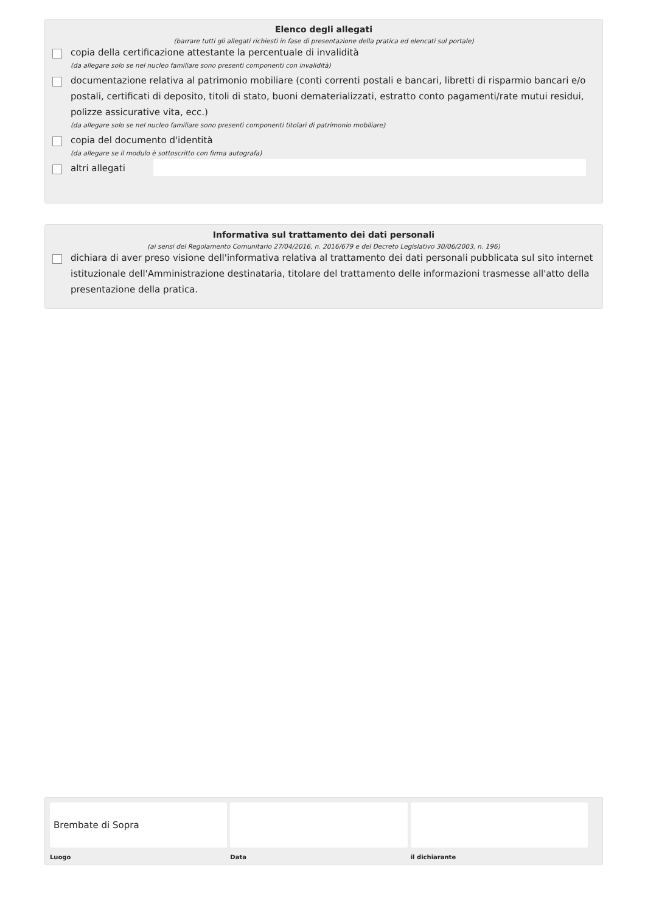Elenco degli allegati
(barrare tutti gli allegati richiesti in fase di presentazione della pratica ed elencati sul portale)
copia della certificazione attestante la percentuale di invalidità
(da allegare solo se nel nucleo familiare sono presenti componenti con invalidità)
documentazione relativa al patrimonio mobiliare (conti correnti postali e bancari, libretti di risparmio bancari e/o postali, certificati di deposito, titoli di stato, buoni dematerializzati, estratto conto pagamenti/rate mutui residui, polizze assicurative vita, ecc.)
(da allegare solo se nel nucleo familiare sono presenti componenti titolari di patrimonio mobiliare)
copia del documento d'identità
(da allegare se il modulo è sottoscritto con firma autografa)
altri allegati
Informativa sul trattamento dei dati personali
(ai sensi del Regolamento Comunitario 27/04/2016, n. 2016/679 e del Decreto Legislativo 30/06/2003, n. 196)
dichiara di aver preso visione dell'informativa relativa al trattamento dei dati personali pubblicata sul sito internet istituzionale dell'Amministrazione destinataria, titolare del trattamento delle informazioni trasmesse all'atto della presentazione della pratica.
Brembate di Sopra
Luogo
Data il dichiarante